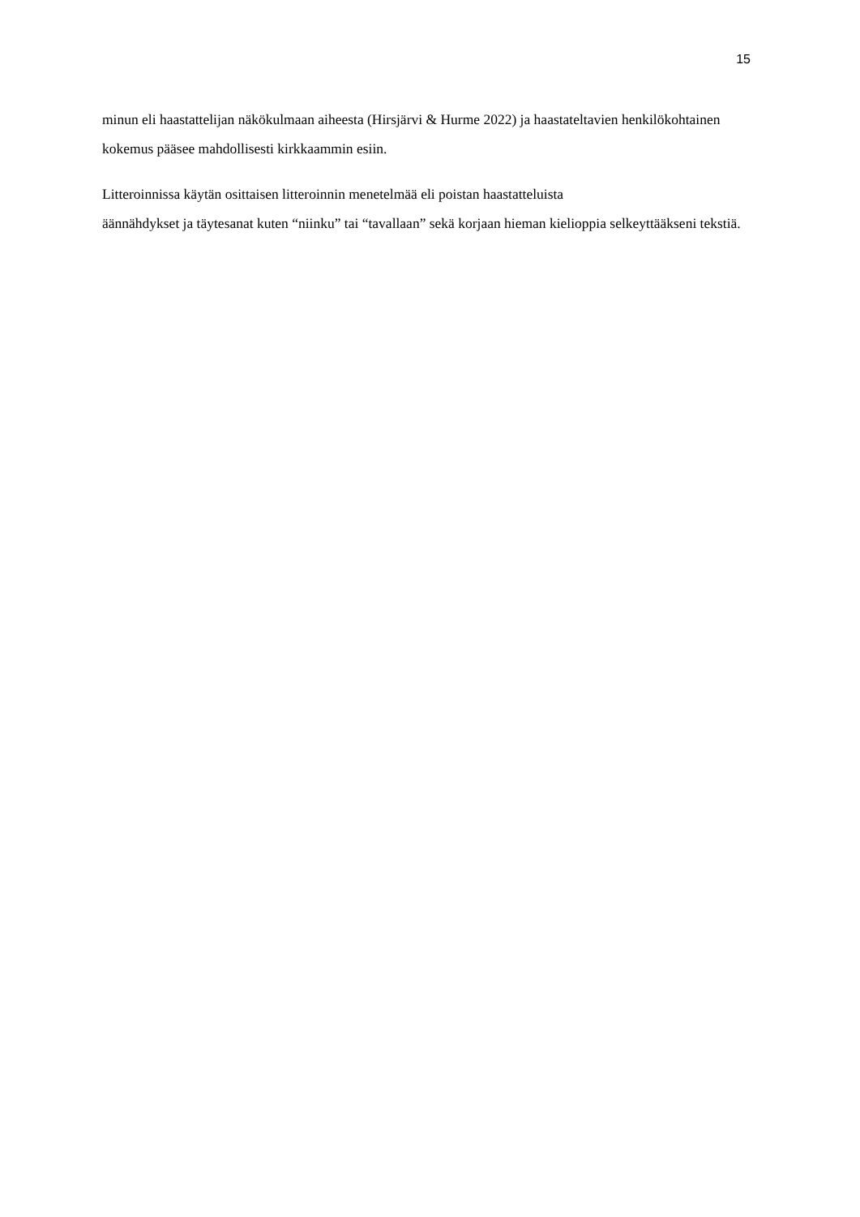15
minun eli haastattelijan näkökulmaan aiheesta (Hirsjärvi & Hurme 2022) ja haastateltavien henkilökohtainen kokemus pääsee mahdollisesti kirkkaammin esiin.
Litteroinnissa käytän osittaisen litteroinnin menetelmää eli poistan haastatteluista
äännähdykset ja täytesanat kuten “niinku” tai “tavallaan” sekä korjaan hieman kielioppia selkeyttääkseni tekstiä.